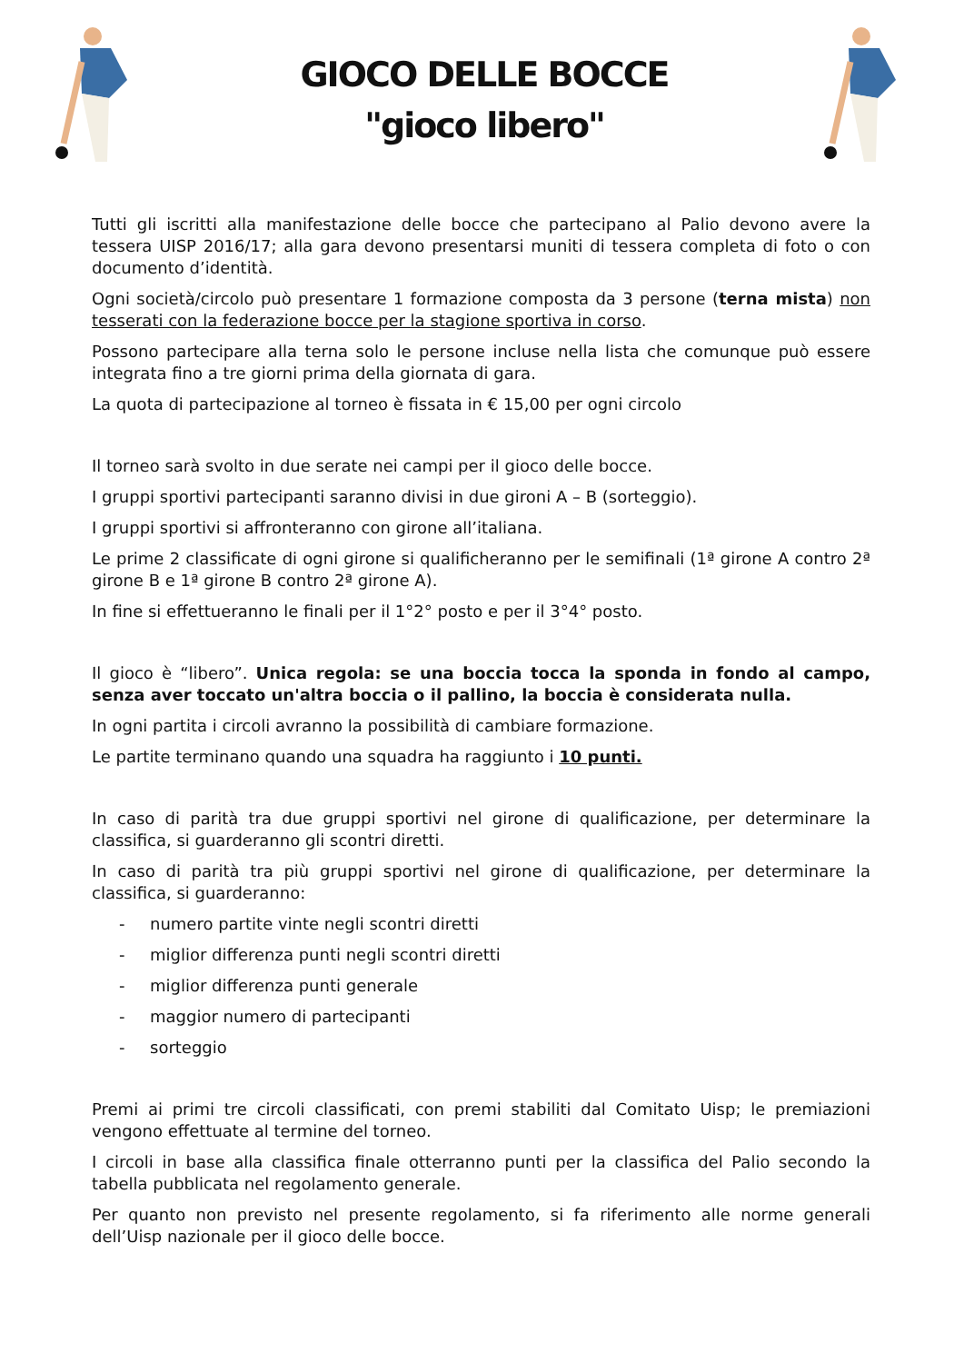GIOCO DELLE BOCCE
"gioco libero"
Tutti gli iscritti alla manifestazione delle bocce che partecipano al Palio devono avere la tessera UISP 2016/17; alla gara devono presentarsi muniti di tessera completa di foto o con documento d’identità.
Ogni società/circolo può presentare 1 formazione composta da 3 persone (terna mista) non tesserati con la federazione bocce per la stagione sportiva in corso.
Possono partecipare alla terna solo le persone incluse nella lista che comunque può essere integrata fino a tre giorni prima della giornata di gara.
La quota di partecipazione al torneo è fissata in € 15,00 per ogni circolo
Il torneo sarà svolto in due serate nei campi per il gioco delle bocce.
I gruppi sportivi partecipanti saranno divisi in due gironi A – B (sorteggio).
I gruppi sportivi si affronteranno con girone all’italiana.
Le prime 2 classificate di ogni girone si qualificheranno per le semifinali (1ª girone A contro 2ª girone B e 1ª girone B contro 2ª girone A).
In fine si effettueranno le finali per il 1°2° posto e per il 3°4° posto.
Il gioco è “libero”. Unica regola: se una boccia tocca la sponda in fondo al campo, senza aver toccato un'altra boccia o il pallino, la boccia è considerata nulla.
In ogni partita i circoli avranno la possibilità di cambiare formazione.
Le partite terminano quando una squadra ha raggiunto i 10 punti.
In caso di parità tra due gruppi sportivi nel girone di qualificazione, per determinare la classifica, si guarderanno gli scontri diretti.
In caso di parità tra più gruppi sportivi nel girone di qualificazione, per determinare la classifica, si guarderanno:
- numero partite vinte negli scontri diretti
- miglior differenza punti negli scontri diretti
- miglior differenza punti generale
- maggior numero di partecipanti
- sorteggio
Premi ai primi tre circoli classificati, con premi stabiliti dal Comitato Uisp; le premiazioni vengono effettuate al termine del torneo.
I circoli in base alla classifica finale otterranno punti per la classifica del Palio secondo la tabella pubblicata nel regolamento generale.
Per quanto non previsto nel presente regolamento, si fa riferimento alle norme generali dell’Uisp nazionale per il gioco delle bocce.